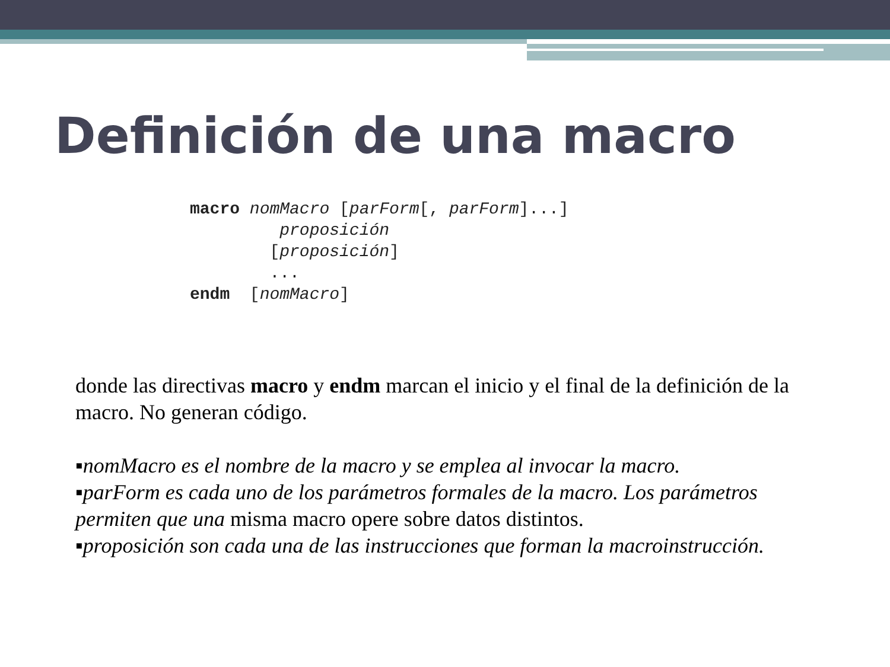Definición de una macro
macro nomMacro [parForm[, parForm]...]
         proposición
        [proposición]
        ...
endm  [nomMacro]
donde las directivas macro y endm marcan el inicio y el final de la definición de la macro. No generan código.
▪nomMacro es el nombre de la macro y se emplea al invocar la macro.
▪parForm es cada uno de los parámetros formales de la macro. Los parámetros permiten que una misma macro opere sobre datos distintos.
▪proposición son cada una de las instrucciones que forman la macroinstrucción.